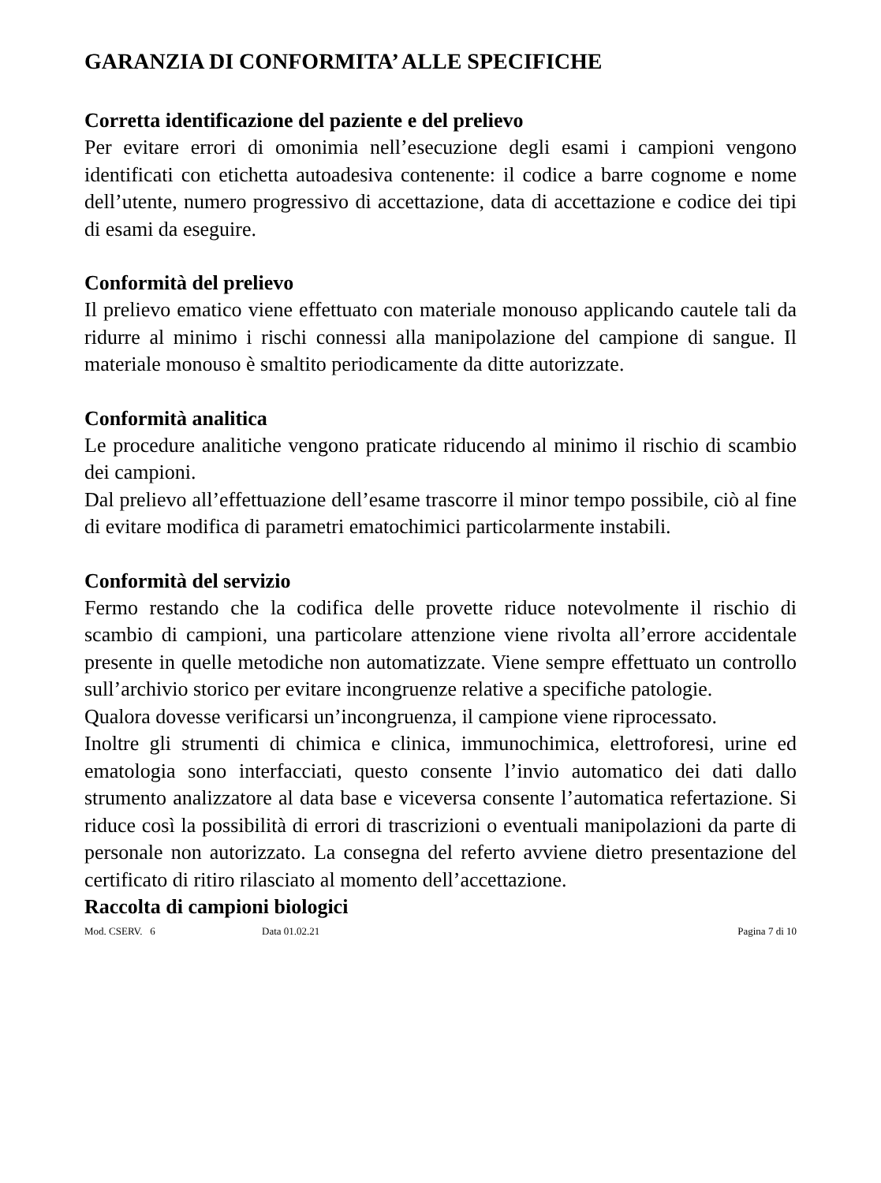GARANZIA DI CONFORMITA’ ALLE SPECIFICHE
Corretta identificazione del paziente e del prelievo
Per evitare errori di omonimia nell’esecuzione degli esami i campioni vengono identificati con etichetta autoadesiva contenente: il codice a barre cognome e nome dell’utente, numero progressivo di accettazione, data di accettazione e codice dei tipi di esami da eseguire.
Conformità del prelievo
Il prelievo ematico viene effettuato con materiale monouso applicando cautele tali da ridurre al minimo i rischi connessi alla manipolazione del campione di sangue. Il materiale monouso è smaltito periodicamente da ditte autorizzate.
Conformità analitica
Le procedure analitiche vengono praticate riducendo al minimo il rischio di scambio dei campioni.
Dal prelievo all’effettuazione dell’esame trascorre il minor tempo possibile, ciò al fine di evitare modifica di parametri ematochimici particolarmente instabili.
Conformità del servizio
Fermo restando che la codifica delle provette riduce notevolmente il rischio di scambio di campioni, una particolare attenzione viene rivolta all’errore accidentale presente in quelle metodiche non automatizzate. Viene sempre effettuato un controllo sull’archivio storico per evitare incongruenze relative a specifiche patologie.
Qualora dovesse verificarsi un’incongruenza, il campione viene riprocessato.
Inoltre gli strumenti di chimica e clinica, immunochimica, elettroforesi, urine ed ematologia sono interfacciati, questo consente l’invio automatico dei dati dallo strumento analizzatore al data base e viceversa consente l’automatica refertazione. Si riduce così la possibilità di errori di trascrizioni o eventuali manipolazioni da parte di personale non autorizzato. La consegna del referto avviene dietro presentazione del certificato di ritiro rilasciato al momento dell’accettazione.
Raccolta di campioni biologici
Mod. CSERV. 6 Data 01.02.21 Pagina 7 di 10